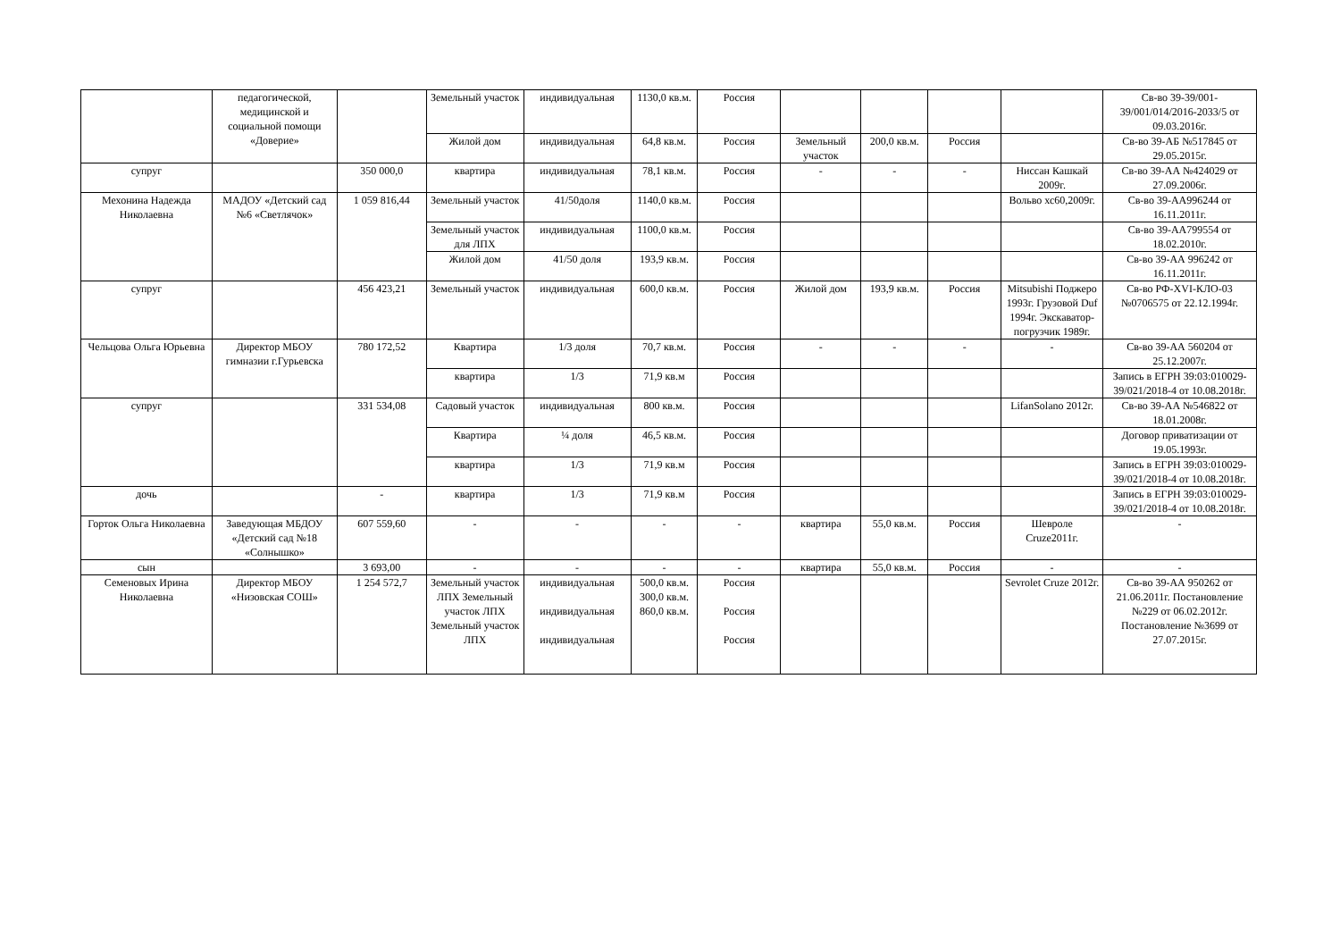| | педагогической, медицинской и социальной помощи «Доверие» | | Земельный участок | индивидуальная | 1130,0 кв.м. | Россия | | | | | Св-во 39-39/001-39/001/014/2016-2033/5 от 09.03.2016г. |
| | | | Жилой дом | индивидуальная | 64,8 кв.м. | Россия | Земельный участок | 200,0 кв.м. | Россия | | Св-во 39-АБ №517845 от 29.05.2015г. |
| супруг | | 350 000,0 | квартира | индивидуальная | 78,1 кв.м. | Россия | - | - | - | Ниссан Кашкай 2009г. | Св-во 39-АА №424029 от 27.09.2006г. |
| Мехонина Надежда Николаевна | МАДОУ «Детский сад №6 «Светлячок» | 1 059 816,44 | Земельный участок | 41/50доля | 1140,0 кв.м. | Россия | | | | Вольво хс60,2009г. | Св-во 39-АА996244 от 16.11.2011г. |
| | | | Земельный участок для ЛПХ | индивидуальная | 1100,0 кв.м. | Россия | | | | | Св-во 39-АА799554 от 18.02.2010г. |
| | | | Жилой дом | 41/50 доля | 193,9 кв.м. | Россия | | | | | Св-во 39-АА 996242 от 16.11.2011г. |
| супруг | | 456 423,21 | Земельный участок | индивидуальная | 600,0 кв.м. | Россия | Жилой дом | 193,9 кв.м. | Россия | Mitsubishi Поджеро 1993г. Грузовой Duf 1994г. Экскаватор-погрузчик 1989г. | Св-во РФ-XVI-КЛО-03 №0706575 от 22.12.1994г. |
| Чельцова Ольга Юрьевна | Директор МБОУ гимназии г.Гурьевска | 780 172,52 | Квартира | 1/3 доля | 70,7 кв.м. | Россия | - | - | - | - | Св-во 39-АА 560204 от 25.12.2007г. |
| | | | квартира | 1/3 | 71,9 кв.м | Россия | | | | | Запись в ЕГРН 39:03:010029-39/021/2018-4 от 10.08.2018г. |
| супруг | | 331 534,08 | Садовый участок | индивидуальная | 800 кв.м. | Россия | | | | LifanSolano 2012г. | Св-во 39-АА №546822 от 18.01.2008г. |
| | | | Квартира | ¼ доля | 46,5 кв.м. | Россия | | | | | Договор приватизации от 19.05.1993г. |
| | | | квартира | 1/3 | 71,9 кв.м | Россия | | | | | Запись в ЕГРН 39:03:010029-39/021/2018-4 от 10.08.2018г. |
| дочь | | - | квартира | 1/3 | 71,9 кв.м | Россия | | | | | Запись в ЕГРН 39:03:010029-39/021/2018-4 от 10.08.2018г. |
| Горток Ольга Николаевна | Заведующая МБДОУ «Детский сад №18 «Солнышко» | 607 559,60 | - | - | - | - | квартира | 55,0 кв.м. | Россия | Шевроле Cruze2011г. | - |
| сын | | 3 693,00 | - | - | - | - | квартира | 55,0 кв.м. | Россия | - | - |
| Семеновых Ирина Николаевна | Директор МБОУ «Низовская СОШ» | 1 254 572,7 | Земельный участок ЛПХ Земельный участок ЛПХ Земельный участок ЛПХ | индивидуальная индивидуальная индивидуальная | 500,0 кв.м. 300,0 кв.м. 860,0 кв.м. | Россия Россия Россия | | | | Sevrolet Cruze 2012г. | Св-во 39-АА 950262 от 21.06.2011г. Постановление №229 от 06.02.2012г. Постановление №3699 от 27.07.2015г. |